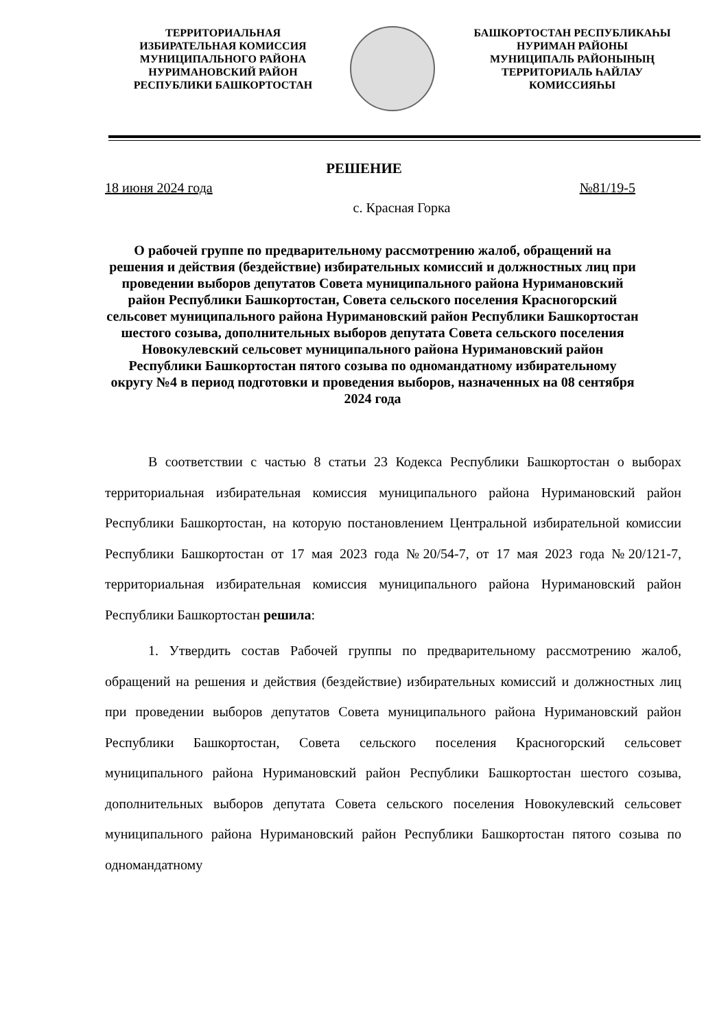ТЕРРИТОРИАЛЬНАЯ
ИЗБИРАТЕЛЬНАЯ КОМИССИЯ
МУНИЦИПАЛЬНОГО РАЙОНА
НУРИМАНОВСКИЙ РАЙОН
РЕСПУБЛИКИ БАШКОРТОСТАН
БАШКОРТОСТАН РЕСПУБЛИКАҺЫ
НУРИМАН РАЙОНЫ
МУНИЦИПАЛЬ РАЙОНЫНЫҢ
ТЕРРИТОРИАЛЬ ҺАЙЛАУ
КОМИССИЯҺЫ
РЕШЕНИЕ
18 июня 2024 года №81/19-5
с. Красная Горка
О рабочей группе по предварительному рассмотрению жалоб, обращений на решения и действия (бездействие) избирательных комиссий и должностных лиц при проведении выборов депутатов Совета муниципального района Нуримановский район Республики Башкортостан, Совета сельского поселения Красногорский сельсовет муниципального района Нуримановский район Республики Башкортостан шестого созыва, дополнительных выборов депутата Совета сельского поселения Новокулевский сельсовет муниципального района Нуримановский район Республики Башкортостан пятого созыва по одномандатному избирательному округу №4 в период подготовки и проведения выборов, назначенных на 08 сентября 2024 года
В соответствии с частью 8 статьи 23 Кодекса Республики Башкортостан о выборах территориальная избирательная комиссия муниципального района Нуримановский район Республики Башкортостан, на которую постановлением Центральной избирательной комиссии Республики Башкортостан от 17 мая 2023 года №20/54-7, от 17 мая 2023 года №20/121-7, территориальная избирательная комиссия муниципального района Нуримановский район Республики Башкортостан решила:
1. Утвердить состав Рабочей группы по предварительному рассмотрению жалоб, обращений на решения и действия (бездействие) избирательных комиссий и должностных лиц при проведении выборов депутатов Совета муниципального района Нуримановский район Республики Башкортостан, Совета сельского поселения Красногорский сельсовет муниципального района Нуримановский район Республики Башкортостан шестого созыва, дополнительных выборов депутата Совета сельского поселения Новокулевский сельсовет муниципального района Нуримановский район Республики Башкортостан пятого созыва по одномандатному